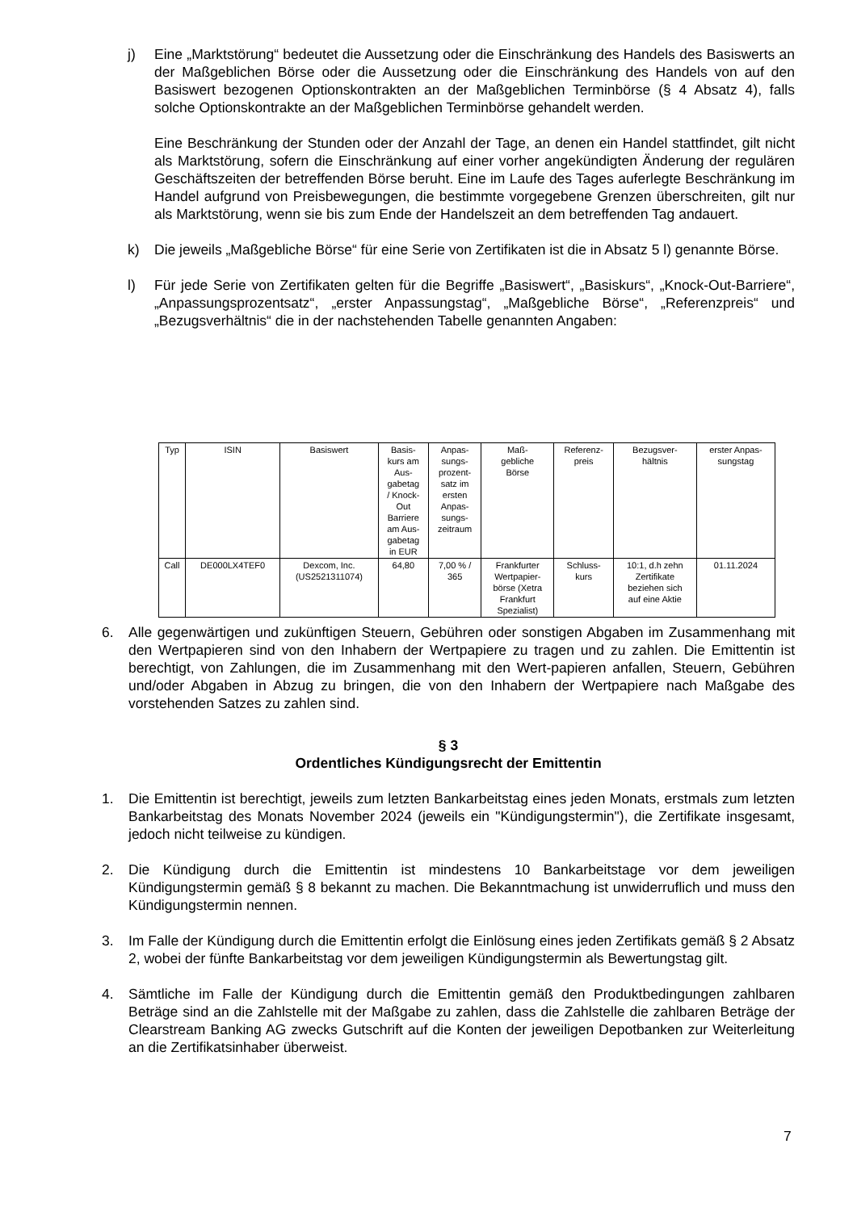j) Eine „Marktstörung“ bedeutet die Aussetzung oder die Einschränkung des Handels des Basiswerts an der Maßgeblichen Börse oder die Aussetzung oder die Einschränkung des Handels von auf den Basiswert bezogenen Optionskontrakten an der Maßgeblichen Terminbörse (§ 4 Absatz 4), falls solche Optionskontrakte an der Maßgeblichen Terminbörse gehandelt werden.
Eine Beschränkung der Stunden oder der Anzahl der Tage, an denen ein Handel stattfindet, gilt nicht als Marktstörung, sofern die Einschränkung auf einer vorher angekündigten Änderung der regulären Geschäftszeiten der betreffenden Börse beruht. Eine im Laufe des Tages auferlegte Beschränkung im Handel aufgrund von Preisbewegungen, die bestimmte vorgegebene Grenzen überschreiten, gilt nur als Marktstörung, wenn sie bis zum Ende der Handelszeit an dem betreffenden Tag andauert.
k) Die jeweils „Maßgebliche Börse“ für eine Serie von Zertifikaten ist die in Absatz 5 l) genannte Börse.
l) Für jede Serie von Zertifikaten gelten für die Begriffe „Basiswert“, „Basiskurs“, „Knock-Out-Barriere“, „Anpassungsprozentsatz“, „erster Anpassungstag“, „Maßgebliche Börse“, „Referenzpreis“ und „Bezugsverhältnis“ die in der nachstehenden Tabelle genannten Angaben:
| Typ | ISIN | Basiswert | Basis- kurs am Aus- gabetag / Knock- Out Barriere am Aus- gabetag in EUR | Anpas- sungs- prozent- satz im ersten Anpas- sungs- zeitraum | Maß- gebliche Börse | Referenz- preis | Bezugsver- hältnis | erster Anpas- sungstag |
| --- | --- | --- | --- | --- | --- | --- | --- | --- |
| Call | DE000LX4TEF0 | Dexcom, Inc. (US2521311074) | 64,80 | 7,00 % / 365 | Frankfurter Wertpapier- börse (Xetra Frankfurt Spezialist) | Schluss- kurs | 10:1, d.h zehn Zertifikate beziehen sich auf eine Aktie | 01.11.2024 |
6. Alle gegenwärtigen und zukünftigen Steuern, Gebühren oder sonstigen Abgaben im Zusammenhang mit den Wertpapieren sind von den Inhabern der Wertpapiere zu tragen und zu zahlen. Die Emittentin ist berechtigt, von Zahlungen, die im Zusammenhang mit den Wert-papieren anfallen, Steuern, Gebühren und/oder Abgaben in Abzug zu bringen, die von den Inhabern der Wertpapiere nach Maßgabe des vorstehenden Satzes zu zahlen sind.
§ 3
Ordentliches Kündigungsrecht der Emittentin
1. Die Emittentin ist berechtigt, jeweils zum letzten Bankarbeitstag eines jeden Monats, erstmals zum letzten Bankarbeitstag des Monats November 2024 (jeweils ein "Kündigungstermin"), die Zertifikate insgesamt, jedoch nicht teilweise zu kündigen.
2. Die Kündigung durch die Emittentin ist mindestens 10 Bankarbeitstage vor dem jeweiligen Kündigungstermin gemäß § 8 bekannt zu machen. Die Bekanntmachung ist unwiderruflich und muss den Kündigungstermin nennen.
3. Im Falle der Kündigung durch die Emittentin erfolgt die Einlösung eines jeden Zertifikats gemäß § 2 Absatz 2, wobei der fünfte Bankarbeitstag vor dem jeweiligen Kündigungstermin als Bewertungstag gilt.
4. Sämtliche im Falle der Kündigung durch die Emittentin gemäß den Produktbedingungen zahlbaren Beträge sind an die Zahlstelle mit der Maßgabe zu zahlen, dass die Zahlstelle die zahlbaren Beträge der Clearstream Banking AG zwecks Gutschrift auf die Konten der jeweiligen Depotbanken zur Weiterleitung an die Zertifikatsinhaber überweist.
7